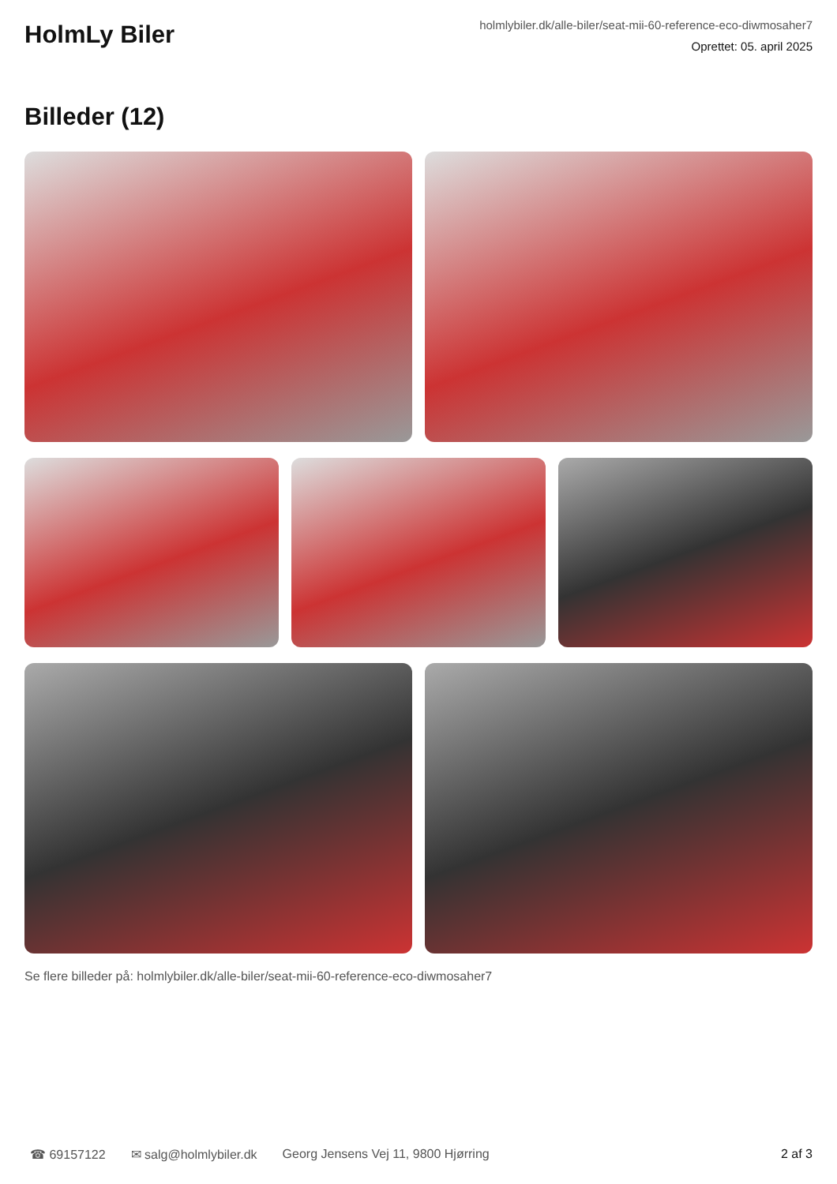HolmLy Biler
holmlybiler.dk/alle-biler/seat-mii-60-reference-eco-diwmosaher7
Oprettet: 05. april 2025
Billeder (12)
Se flere billeder på: holmlybiler.dk/alle-biler/seat-mii-60-reference-eco-diwmosaher7
☎ 69157122 ✉ salg@holmlybiler.dk Georg Jensens Vej 11, 9800 Hjørring 2 af 3